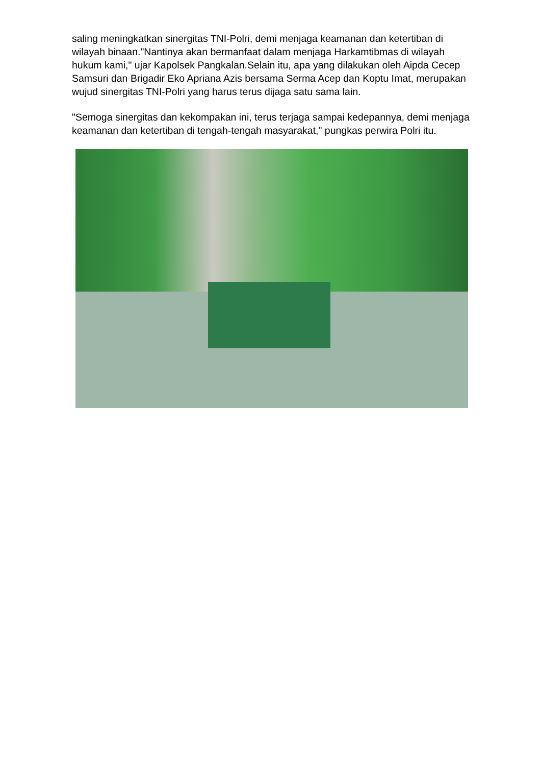saling meningkatkan sinergitas TNI-Polri, demi menjaga keamanan dan ketertiban di wilayah binaan."Nantinya akan bermanfaat dalam menjaga Harkamtibmas di wilayah hukum kami," ujar Kapolsek Pangkalan.Selain itu, apa yang dilakukan oleh Aipda Cecep Samsuri dan Brigadir Eko Apriana Azis bersama Serma Acep dan Koptu Imat, merupakan wujud sinergitas TNI-Polri yang harus terus dijaga satu sama lain.
"Semoga sinergitas dan kekompakan ini, terus terjaga sampai kedepannya, demi menjaga keamanan dan ketertiban di tengah-tengah masyarakat," pungkas perwira Polri itu.